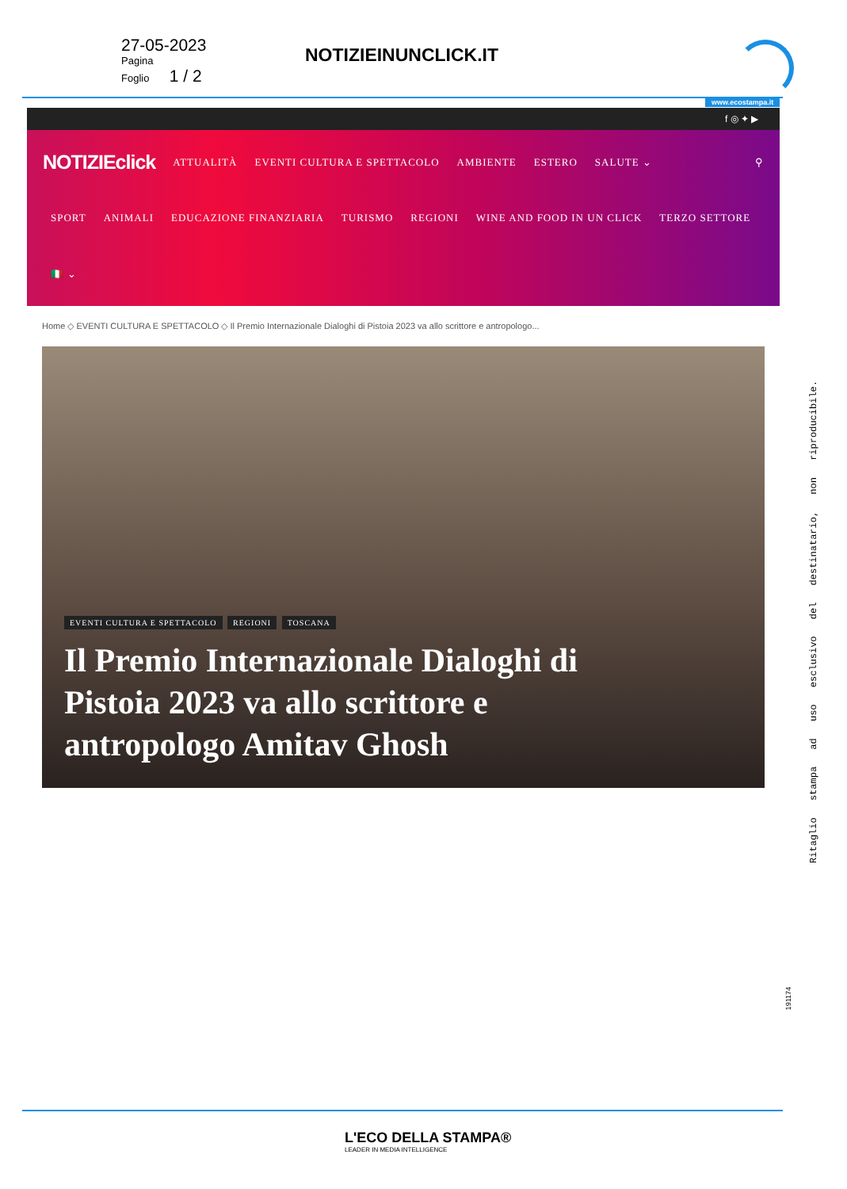27-05-2023
Pagina
Foglio 1 / 2
NOTIZIEINUNCLICK.IT
www.ecostampa.it
f ◎ ✦ ▶
NOTIZIEclick ATTUALITÀ EVENTI CULTURA E SPETTACOLO AMBIENTE ESTERO SALUTE ⌄ ⚲
SPORT ANIMALI EDUCAZIONE FINANZIARIA TURISMO REGIONI WINE AND FOOD IN UN CLICK TERZO SETTORE
🇮🇹 ⌄
Home ◇ EVENTI CULTURA E SPETTACOLO ◇ Il Premio Internazionale Dialoghi di Pistoia 2023 va allo scrittore e antropologo...
EVENTI CULTURA E SPETTACOLO REGIONI TOSCANA
Il Premio Internazionale Dialoghi di Pistoia 2023 va allo scrittore e antropologo Amitav Ghosh
Ritaglio stampa ad uso esclusivo del destinatario, non riproducibile.
191174
L'ECO DELLA STAMPA®
LEADER IN MEDIA INTELLIGENCE